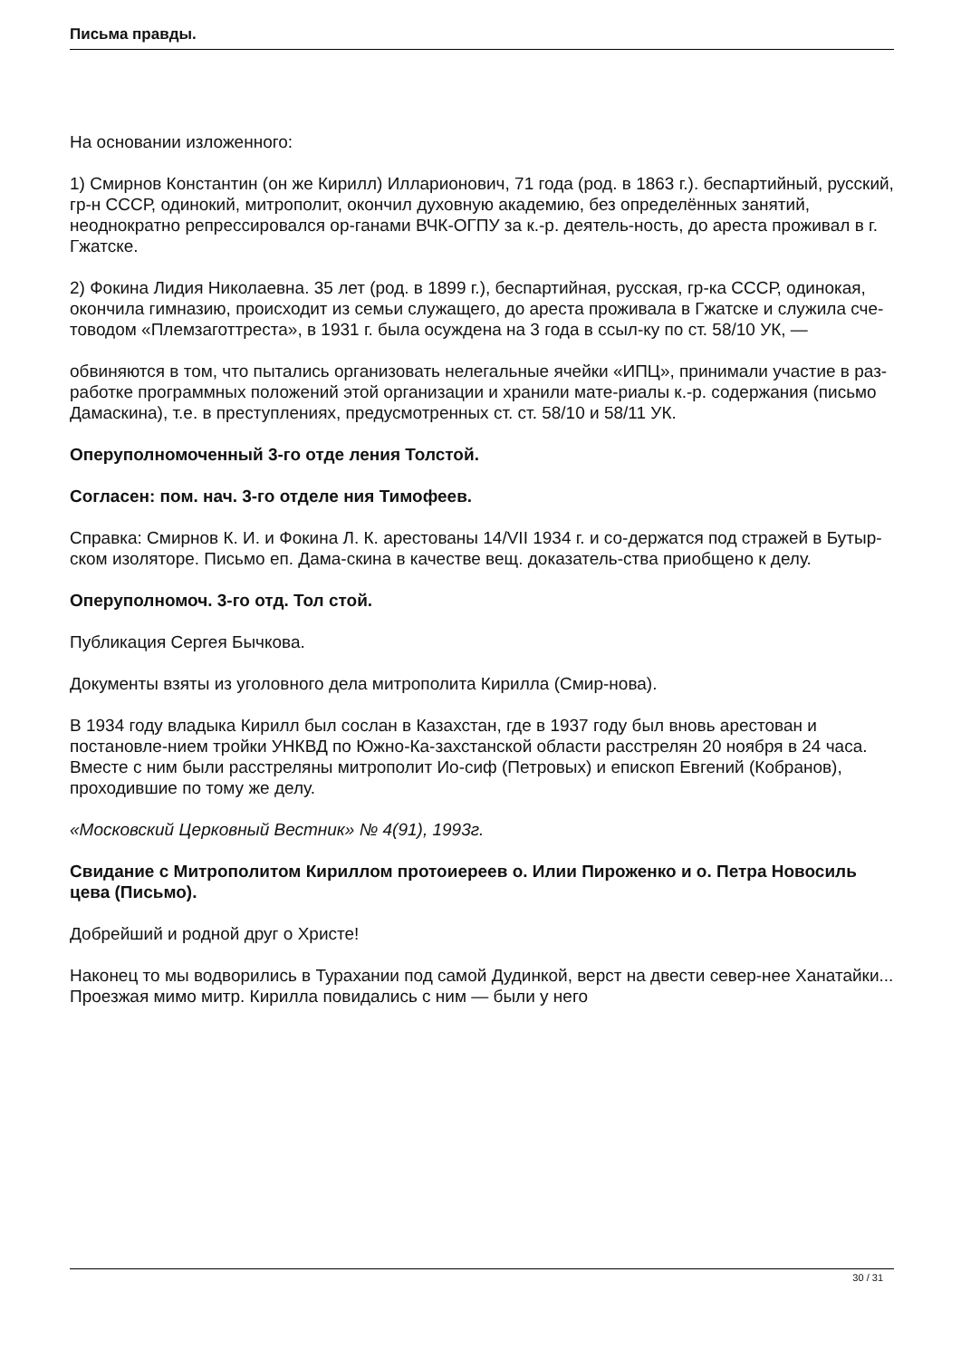Письма правды.
На основании изложенного:
1) Смирнов Константин (он же Кирилл) Илларионович, 71 года (род. в 1863 г.). беспартийный, русский, гр-н СССР, одинокий, митрополит, окончил духовную академию, без определённых занятий, неоднократно репрессировался ор-ганами ВЧК-ОГПУ за к.-р. деятель-ность, до ареста проживал в г. Гжатске.
2) Фокина Лидия Николаевна. 35 лет (род. в 1899 г.), беспартийная, русская, гр-ка СССР, одинокая, окончила гимназию, происходит из семьи служащего, до ареста проживала в Гжатске и служила сче-товодом «Племзаготтреста», в 1931 г. была осуждена на 3 года в ссыл-ку по ст. 58/10 УК, —
обвиняются в том, что пытались организовать нелегальные ячейки «ИПЦ», принимали участие в раз-работке программных положений этой организации и хранили мате-риалы к.-р. содержания (письмо Дамаскина), т.е. в преступлениях, предусмотренных ст. ст. 58/10 и 58/11 УК.
Оперуполномоченный 3-го отде ления Толстой.
Согласен: пом. нач. 3-го отделе ния Тимофеев.
Справка: Смирнов К. И. и Фокина Л. К. арестованы 14/VII 1934 г. и со-держатся под стражей в Бутыр-ском изоляторе. Письмо еп. Дама-скина в качестве вещ. доказатель-ства приобщено к делу.
Оперуполномоч. 3-го отд. Тол стой.
Публикация Сергея Бычкова.
Документы взяты из уголовного дела митрополита Кирилла (Смир-нова).
В 1934 году владыка Кирилл был сослан в Казахстан, где в 1937 году был вновь арестован и постановле-нием тройки УНКВД по Южно-Ка-захстанской области расстрелян 20 ноября в 24 часа. Вместе с ним были расстреляны митрополит Ио-сиф (Петровых) и епископ Евгений (Кобранов), проходившие по тому же делу.
«Московский Церковный Вестник» № 4(91), 1993г.
Свидание с Митрополитом Кириллом протоиереев о. Илии Пироженко и о. Петра Новосиль цева (Письмо).
Добрейший и родной друг о Христе!
Наконец то мы водворились в Турахании под самой Дудинкой, верст на двести север-нее Ханатайки... Проезжая мимо митр. Кирилла повидались с ним — были у него
30 / 31